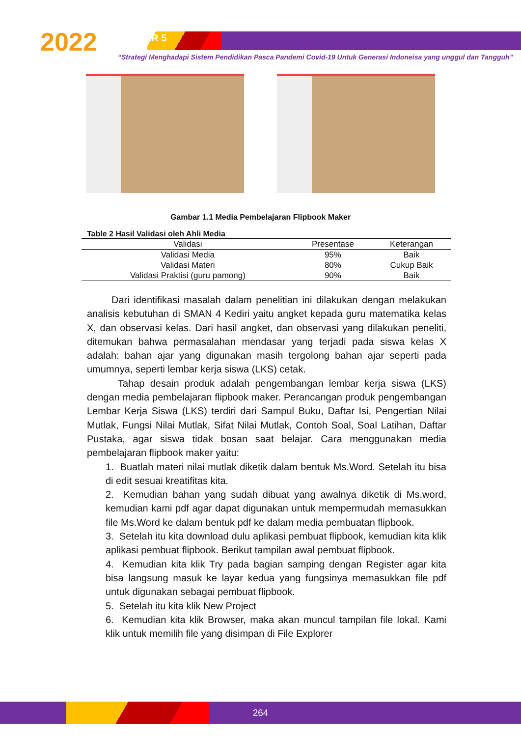2022 SEMDIKJAR 5
“Strategi Menghadapi Sistem Pendidikan Pasca Pandemi Covid-19 Untuk Generasi Indoneisa yang unggul dan Tangguh”
Gambar 1.1 Media Pembelajaran Flipbook Maker
Table 2 Hasil Validasi oleh Ahli Media
| Validasi | Presentase | Keterangan |
| --- | --- | --- |
| Validasi Media | 95% | Baik |
| Validasi Materi | 80% | Cukup Baik |
| Validasi Praktisi (guru pamong) | 90% | Baik |
Dari identifikasi masalah dalam penelitian ini dilakukan dengan melakukan analisis kebutuhan di SMAN 4 Kediri yaitu angket kepada guru matematika kelas X, dan observasi kelas. Dari hasil angket, dan observasi yang dilakukan peneliti, ditemukan bahwa permasalahan mendasar yang terjadi pada siswa kelas X adalah: bahan ajar yang digunakan masih tergolong bahan ajar seperti pada umumnya, seperti lembar kerja siswa (LKS) cetak.
Tahap desain produk adalah pengembangan lembar kerja siswa (LKS) dengan media pembelajaran flipbook maker. Perancangan produk pengembangan Lembar Kerja Siswa (LKS) terdiri dari Sampul Buku, Daftar Isi, Pengertian Nilai Mutlak, Fungsi Nilai Mutlak, Sifat Nilai Mutlak, Contoh Soal, Soal Latihan, Daftar Pustaka, agar siswa tidak bosan saat belajar. Cara menggunakan media pembelajaran flipbook maker yaitu:
1. Buatlah materi nilai mutlak diketik dalam bentuk Ms.Word. Setelah itu bisa di edit sesuai kreatifitas kita.
2. Kemudian bahan yang sudah dibuat yang awalnya diketik di Ms.word, kemudian kami pdf agar dapat digunakan untuk mempermudah memasukkan file Ms.Word ke dalam bentuk pdf ke dalam media pembuatan flipbook.
3. Setelah itu kita download dulu aplikasi pembuat flipbook, kemudian kita klik aplikasi pembuat flipbook. Berikut tampilan awal pembuat flipbook.
4. Kemudian kita klik Try pada bagian samping dengan Register agar kita bisa langsung masuk ke layar kedua yang fungsinya memasukkan file pdf untuk digunakan sebagai pembuat flipbook.
5. Setelah itu kita klik New Project
6. Kemudian kita klik Browser, maka akan muncul tampilan file lokal. Kami klik untuk memilih file yang disimpan di File Explorer
264